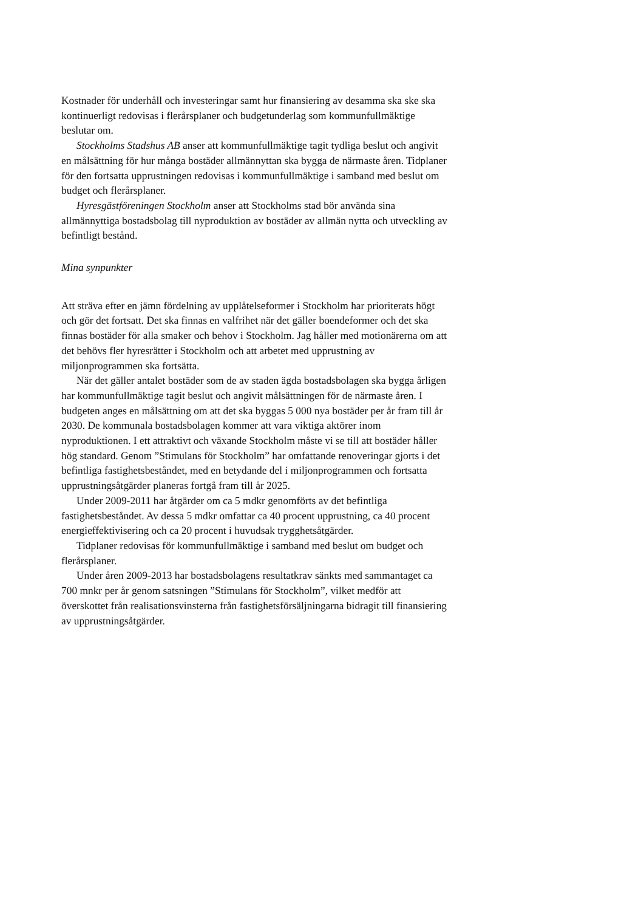Kostnader för underhåll och investeringar samt hur finansiering av desamma ska ske ska kontinuerligt redovisas i flerårsplaner och budgetunderlag som kommunfullmäktige beslutar om.
Stockholms Stadshus AB anser att kommunfullmäktige tagit tydliga beslut och angivit en målsättning för hur många bostäder allmännyttan ska bygga de närmaste åren. Tidplaner för den fortsatta upprustningen redovisas i kommunfullmäktige i samband med beslut om budget och flerårsplaner.
Hyresgästföreningen Stockholm anser att Stockholms stad bör använda sina allmännyttiga bostadsbolag till nyproduktion av bostäder av allmän nytta och utveckling av befintligt bestånd.
Mina synpunkter
Att sträva efter en jämn fördelning av upplåtelseformer i Stockholm har prioriterats högt och gör det fortsatt. Det ska finnas en valfrihet när det gäller boendeformer och det ska finnas bostäder för alla smaker och behov i Stockholm. Jag håller med motionärerna om att det behövs fler hyresrätter i Stockholm och att arbetet med upprustning av miljonprogrammen ska fortsätta.
När det gäller antalet bostäder som de av staden ägda bostadsbolagen ska bygga årligen har kommunfullmäktige tagit beslut och angivit målsättningen för de närmaste åren. I budgeten anges en målsättning om att det ska byggas 5 000 nya bostäder per år fram till år 2030. De kommunala bostadsbolagen kommer att vara viktiga aktörer inom nyproduktionen. I ett attraktivt och växande Stockholm måste vi se till att bostäder håller hög standard. Genom ”Stimulans för Stockholm” har omfattande renoveringar gjorts i det befintliga fastighetsbeståndet, med en betydande del i miljonprogrammen och fortsatta upprustningsåtgärder planeras fortgå fram till år 2025.
Under 2009-2011 har åtgärder om ca 5 mdkr genomförts av det befintliga fastighetsbeståndet. Av dessa 5 mdkr omfattar ca 40 procent upprustning, ca 40 procent energieffektivisering och ca 20 procent i huvudsak trygghetsåtgärder.
Tidplaner redovisas för kommunfullmäktige i samband med beslut om budget och flerårsplaner.
Under åren 2009-2013 har bostadsbolagens resultatkrav sänkts med sammantaget ca 700 mnkr per år genom satsningen ”Stimulans för Stockholm”, vilket medför att överskottet från realisationsvinsterna från fastighetsförsäljningarna bidragit till finansiering av upprustningsåtgärder.